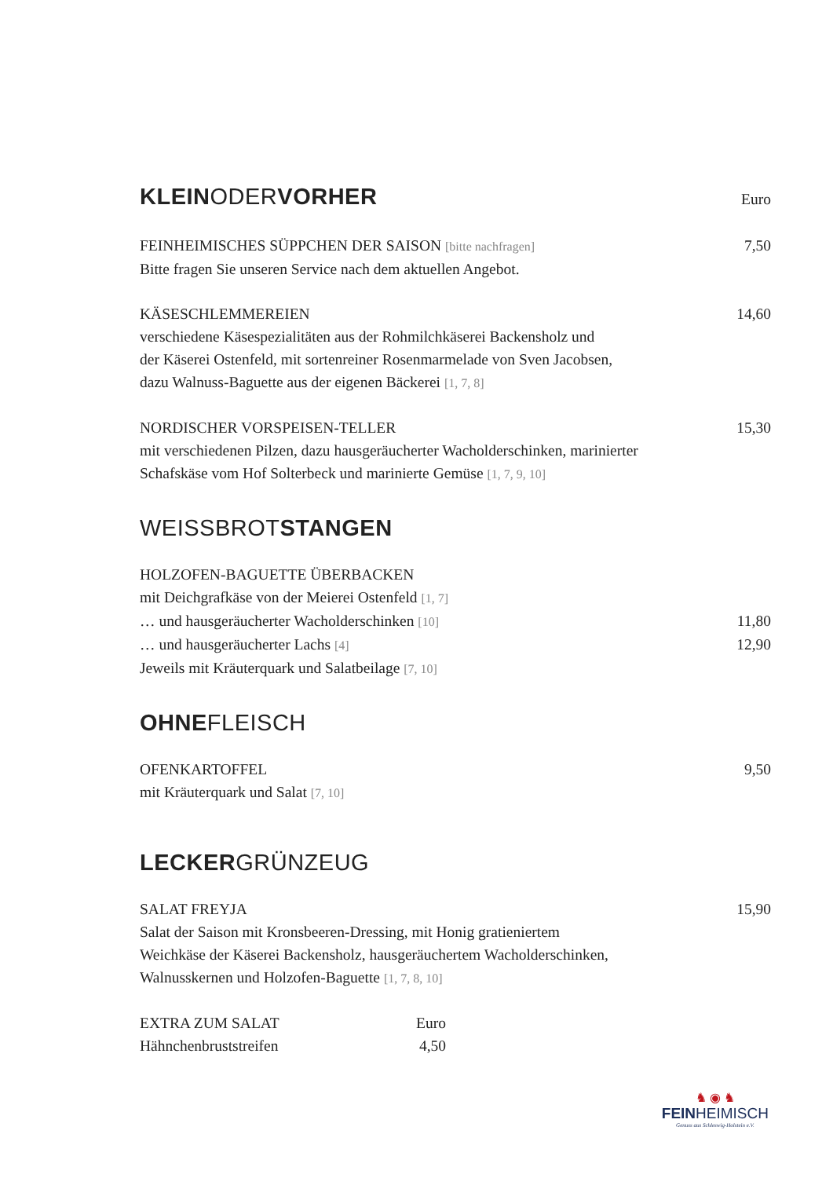KLEINODERVORHER Euro
FEINHEIMISCHES SÜPPCHEN DER SAISON [bitte nachfragen] 7,50
Bitte fragen Sie unseren Service nach dem aktuellen Angebot.
KÄSESCHLEMMEREIEN 14,60
verschiedene Käsespezialitäten aus der Rohmilchkäserei Backensholz und
der Käserei Ostenfeld, mit sortenreiner Rosenmarmelade von Sven Jacobsen,
dazu Walnuss-Baguette aus der eigenen Bäckerei [1, 7, 8]
NORDISCHER VORSPEISEN-TELLER 15,30
mit verschiedenen Pilzen, dazu hausgeräucherter Wacholderschinken, marinierter
Schafskäse vom Hof Solterbeck und marinierte Gemüse [1, 7, 9, 10]
WEISSBROTSTANGEN
HOLZOFEN-BAGUETTE ÜBERBACKEN
mit Deichgrafkäse von der Meierei Ostenfeld [1, 7]
… und hausgeräucherter Wacholderschinken [10] 11,80
… und hausgeräucherter Lachs [4] 12,90
Jeweils mit Kräuterquark und Salatbeilage [7, 10]
OHNEFLEISCH
OFENKARTOFFEL 9,50
mit Kräuterquark und Salat [7, 10]
LECKERGRÜNZEUG
SALAT FREYJA 15,90
Salat der Saison mit Kronsbeeren-Dressing, mit Honig gratieniertem
Weichkäse der Käserei Backensholz, hausgeräuchertem Wacholderschinken,
Walnusskernen und Holzofen-Baguette [1, 7, 8, 10]
EXTRA ZUM SALAT Euro
Hähnchenbruststreifen 4,50
♞ ◉ ♞
FEINHEIMISCH
Genuss aus Schleswig-Holstein e.V.